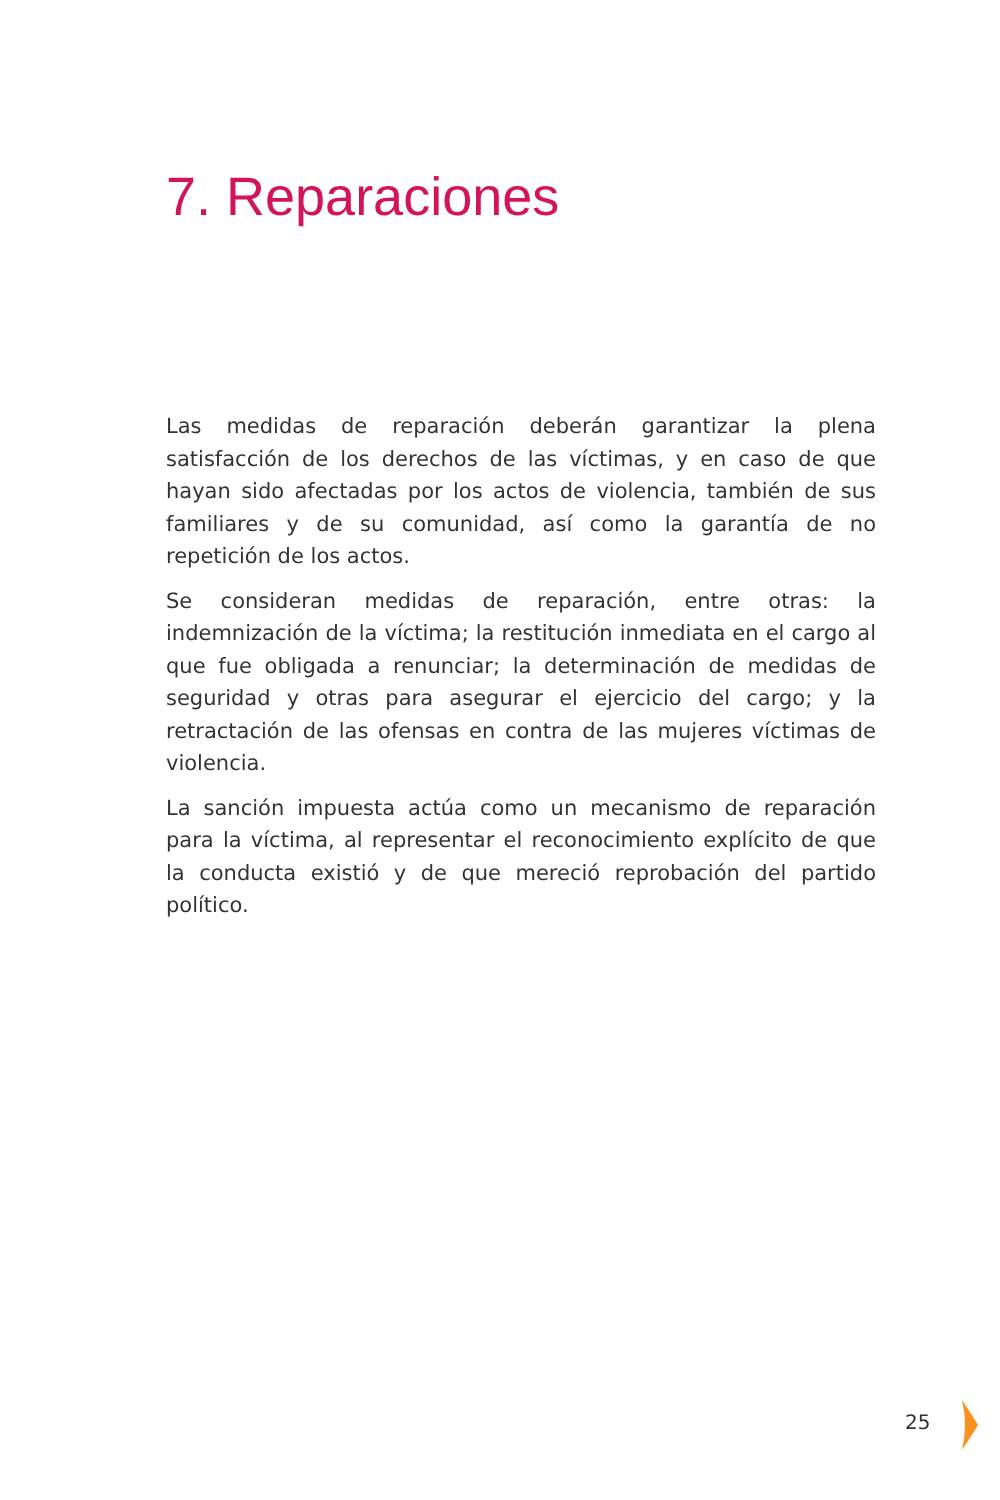7. Reparaciones
Las medidas de reparación deberán garantizar la plena satisfacción de los derechos de las víctimas, y en caso de que hayan sido afectadas por los actos de violencia, también de sus familiares y de su comunidad, así como la garantía de no repetición de los actos.
Se consideran medidas de reparación, entre otras: la indemnización de la víctima; la restitución inmediata en el cargo al que fue obligada a renunciar; la determinación de medidas de seguridad y otras para asegurar el ejercicio del cargo; y la retractación de las ofensas en contra de las mujeres víctimas de violencia.
La sanción impuesta actúa como un mecanismo de reparación para la víctima, al representar el reconocimiento explícito de que la conducta existió y de que mereció reprobación del partido político.
25